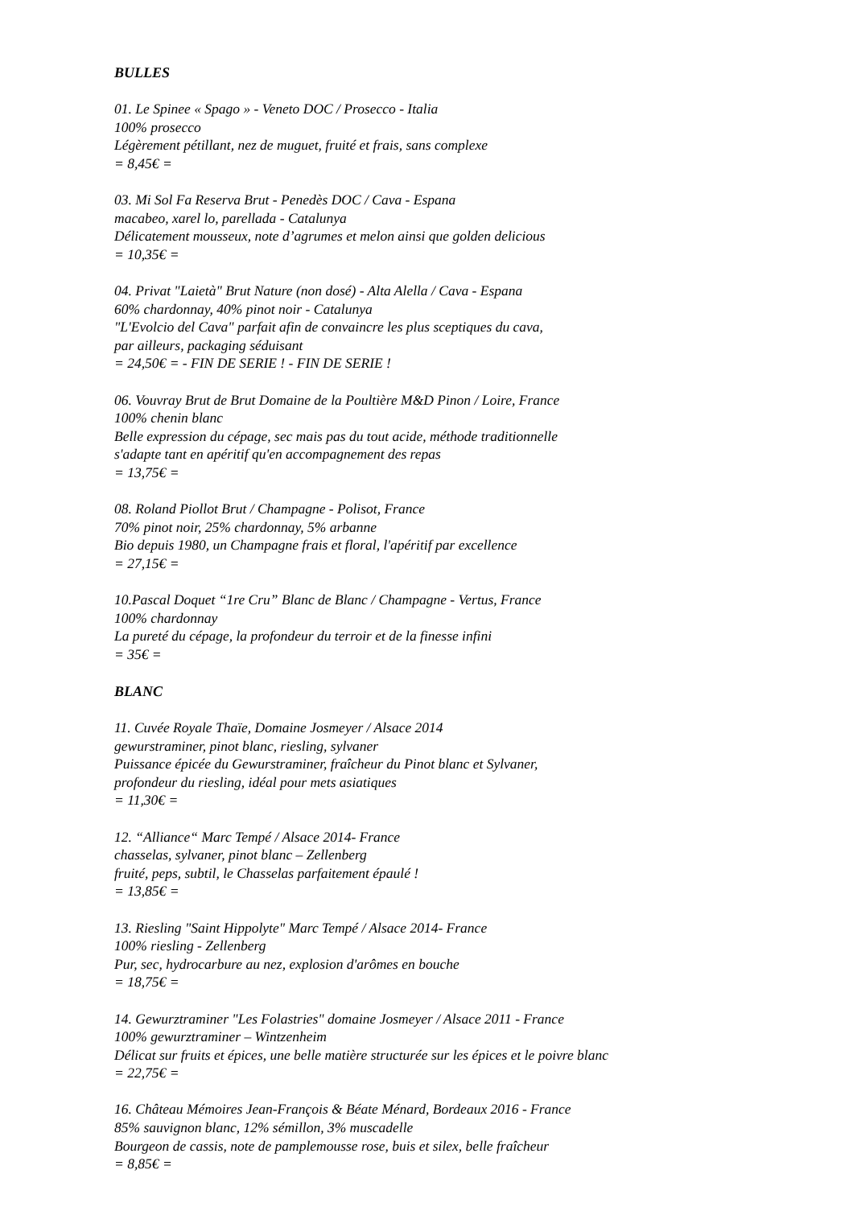BULLES
01. Le Spinee « Spago » - Veneto DOC / Prosecco - Italia
100% prosecco
Légèrement pétillant, nez de muguet, fruité et frais, sans complexe
= 8,45€ =
03. Mi Sol Fa Reserva Brut - Penedès DOC / Cava - Espana
macabeo, xarel lo, parellada - Catalunya
Délicatement mousseux, note d’agrumes et melon ainsi que golden delicious
= 10,35€ =
04. Privat "Laietà" Brut Nature (non dosé) - Alta Alella / Cava - Espana
60% chardonnay, 40% pinot noir - Catalunya
"L'Evolcio del Cava" parfait afin de convaincre les plus sceptiques du cava,
par ailleurs, packaging séduisant
= 24,50€ = - FIN DE SERIE ! - FIN DE SERIE !
06. Vouvray Brut de Brut Domaine de la Poultière M&D Pinon / Loire, France
100% chenin blanc
Belle expression du cépage, sec mais pas du tout acide, méthode traditionnelle
s'adapte tant en apéritif qu'en accompagnement des repas
= 13,75€ =
08. Roland Piollot Brut / Champagne - Polisot, France
70% pinot noir, 25% chardonnay, 5% arbanne
Bio depuis 1980, un Champagne frais et floral, l'apéritif par excellence
= 27,15€ =
10.Pascal Doquet “1re Cru” Blanc de Blanc / Champagne - Vertus, France
100% chardonnay
La pureté du cépage, la profondeur du terroir et de la finesse infini
= 35€ =
BLANC
11. Cuvée Royale Thaïe, Domaine Josmeyer / Alsace 2014
gewurstraminer, pinot blanc, riesling, sylvaner
Puissance épicée du Gewurstraminer, fraîcheur du Pinot blanc et Sylvaner,
profondeur du riesling, idéal pour mets asiatiques
= 11,30€ =
12. “Alliance“ Marc Tempé / Alsace 2014- France
chasselas, sylvaner, pinot blanc – Zellenberg
fruité, peps, subtil, le Chasselas parfaitement épaulé !
= 13,85€ =
13. Riesling "Saint Hippolyte" Marc Tempé / Alsace 2014- France
100% riesling - Zellenberg
Pur, sec, hydrocarbure au nez, explosion d'arômes en bouche
= 18,75€ =
14. Gewurztraminer "Les Folastries" domaine Josmeyer / Alsace 2011 - France
100% gewurztraminer – Wintzenheim
Délicat sur fruits et épices, une belle matière structurée sur les épices et le poivre blanc
= 22,75€ =
16. Château Mémoires Jean-François & Béate Ménard, Bordeaux 2016 - France
85% sauvignon blanc, 12% sémillon, 3% muscadelle
Bourgeon de cassis, note de pamplemousse rose, buis et silex, belle fraîcheur
= 8,85€ =